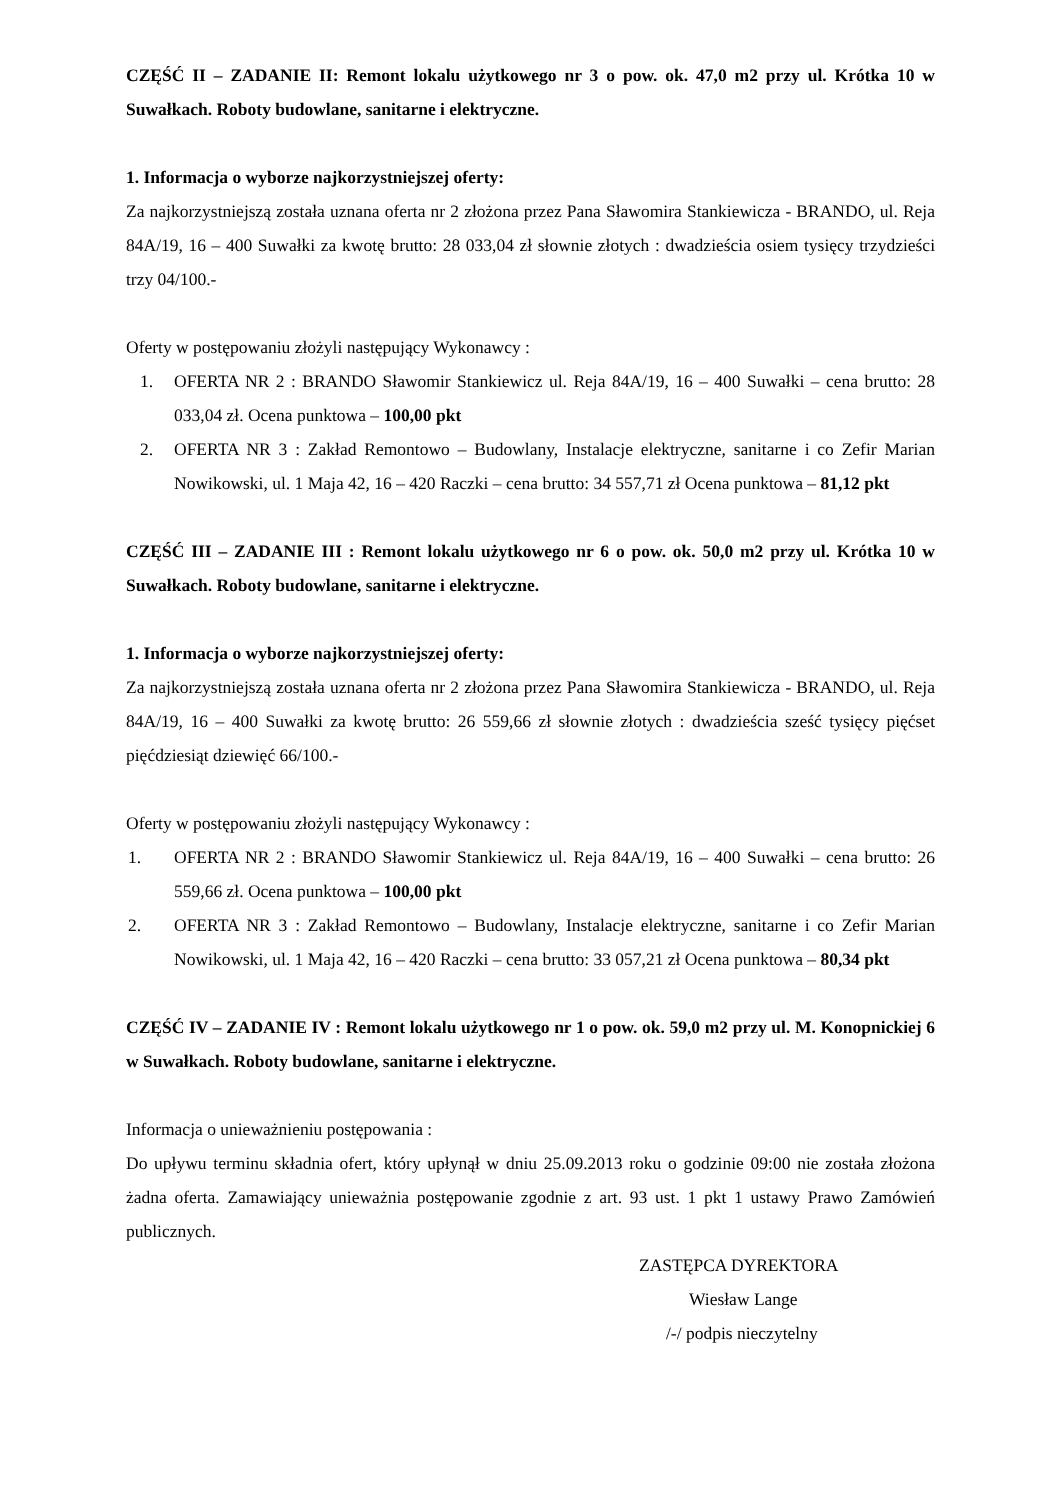CZĘŚĆ II – ZADANIE II: Remont lokalu użytkowego nr 3 o pow. ok. 47,0 m2 przy ul. Krótka 10 w Suwałkach. Roboty budowlane, sanitarne i elektryczne.
1. Informacja o wyborze najkorzystniejszej oferty:
Za najkorzystniejszą została uznana oferta nr 2 złożona przez Pana Sławomira Stankiewicza - BRANDO, ul. Reja 84A/19, 16 – 400 Suwałki za kwotę brutto: 28 033,04 zł słownie złotych : dwadzieścia osiem tysięcy trzydzieści trzy 04/100.-
Oferty w postępowaniu złożyli następujący Wykonawcy :
1. OFERTA NR 2 : BRANDO Sławomir Stankiewicz ul. Reja 84A/19, 16 – 400 Suwałki – cena brutto: 28 033,04 zł. Ocena punktowa – 100,00 pkt
2. OFERTA NR 3 : Zakład Remontowo – Budowlany, Instalacje elektryczne, sanitarne i co Zefir Marian Nowikowski, ul. 1 Maja 42, 16 – 420 Raczki – cena brutto: 34 557,71 zł Ocena punktowa – 81,12 pkt
CZĘŚĆ III – ZADANIE III : Remont lokalu użytkowego nr 6 o pow. ok. 50,0 m2 przy ul. Krótka 10 w Suwałkach. Roboty budowlane, sanitarne i elektryczne.
1. Informacja o wyborze najkorzystniejszej oferty:
Za najkorzystniejszą została uznana oferta nr 2 złożona przez Pana Sławomira Stankiewicza - BRANDO, ul. Reja 84A/19, 16 – 400 Suwałki za kwotę brutto: 26 559,66 zł słownie złotych : dwadzieścia sześć tysięcy pięćset pięćdziesiąt dziewięć 66/100.-
Oferty w postępowaniu złożyli następujący Wykonawcy :
1. OFERTA NR 2 : BRANDO Sławomir Stankiewicz ul. Reja 84A/19, 16 – 400 Suwałki – cena brutto: 26 559,66 zł. Ocena punktowa – 100,00 pkt
2. OFERTA NR 3 : Zakład Remontowo – Budowlany, Instalacje elektryczne, sanitarne i co Zefir Marian Nowikowski, ul. 1 Maja 42, 16 – 420 Raczki – cena brutto: 33 057,21 zł Ocena punktowa – 80,34 pkt
CZĘŚĆ IV – ZADANIE IV : Remont lokalu użytkowego nr 1 o pow. ok. 59,0 m2 przy ul. M. Konopnickiej 6 w Suwałkach. Roboty budowlane, sanitarne i elektryczne.
Informacja o unieważnieniu postępowania :
Do upływu terminu składnia ofert, który upłynął w dniu 25.09.2013 roku o godzinie 09:00 nie została złożona żadna oferta. Zamawiający unieważnia postępowanie zgodnie z art. 93 ust. 1 pkt 1 ustawy Prawo Zamówień publicznych.
ZASTĘPCA DYREKTORA
Wiesław Lange
/-/ podpis nieczytelny